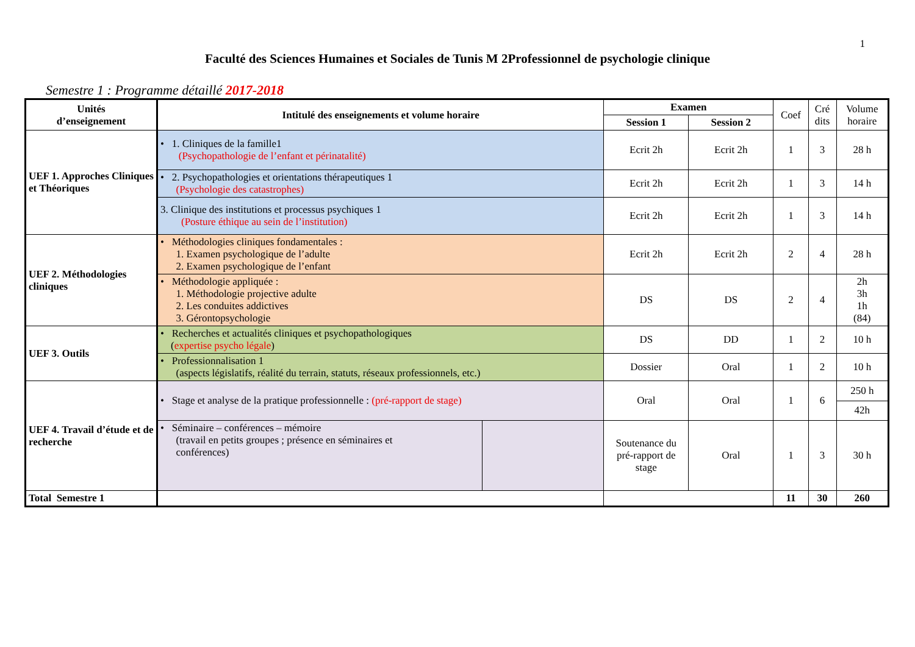1
Faculté des Sciences Humaines et Sociales de Tunis M 2Professionnel de psychologie clinique
Semestre 1 : Programme détaillé 2017-2018
| Unités d’enseignement | Intitulé des enseignements et volume horaire | | Examen | | Coef | Cré dits | Volume horaire |
| | | | Session 1 | Session 2 | | | |
| UEF 1. Approches Cliniques et Théoriques | • 1. Cliniques de la famille1 (Psychopathologie de l’enfant et périnatalité) | | Ecrit 2h | Ecrit 2h | 1 | 3 | 28 h |
| | • 2. Psychopathologies et orientations thérapeutiques 1 (Psychologie des catastrophes) | | Ecrit 2h | Ecrit 2h | 1 | 3 | 14 h |
| | 3. Clinique des institutions et processus psychiques 1 (Posture éthique au sein de l’institution) | | Ecrit 2h | Ecrit 2h | 1 | 3 | 14 h |
| UEF 2. Méthodologies cliniques | • Méthodologies cliniques fondamentales : 1. Examen psychologique de l’adulte 2. Examen psychologique de l’enfant | | Ecrit 2h | Ecrit 2h | 2 | 4 | 28 h |
| | • Méthodologie appliquée : 1. Méthodologie projective adulte 2. Les conduites addictives 3. Gérontopsychologie | | DS | DS | 2 | 4 | 2h 3h 1h (84) |
| UEF 3. Outils | • Recherches et actualités cliniques et psychopathologiques ( expertise psycho légale ) | | DS | DD | 1 | 2 | 10 h |
| | • Professionnalisation 1 (aspects législatifs, réalité du terrain, statuts, réseaux professionnels, etc.) | | Dossier | Oral | 1 | 2 | 10 h |
| UEF 4. Travail d’étude et de recherche | • Stage et analyse de la pratique professionnelle : (pré-rapport de stage) | | Oral | Oral | 1 | 6 | 250 h |
| | | | | | | | 42h |
| | • Séminaire – conférences – mémoire (travail en petits groupes ; présence en séminaires et conférences) | | Soutenance du pré-rapport de stage | Oral | 1 | 3 | 30 h |
| Total Semestre 1 | | | | | 11 | 30 | 260 |